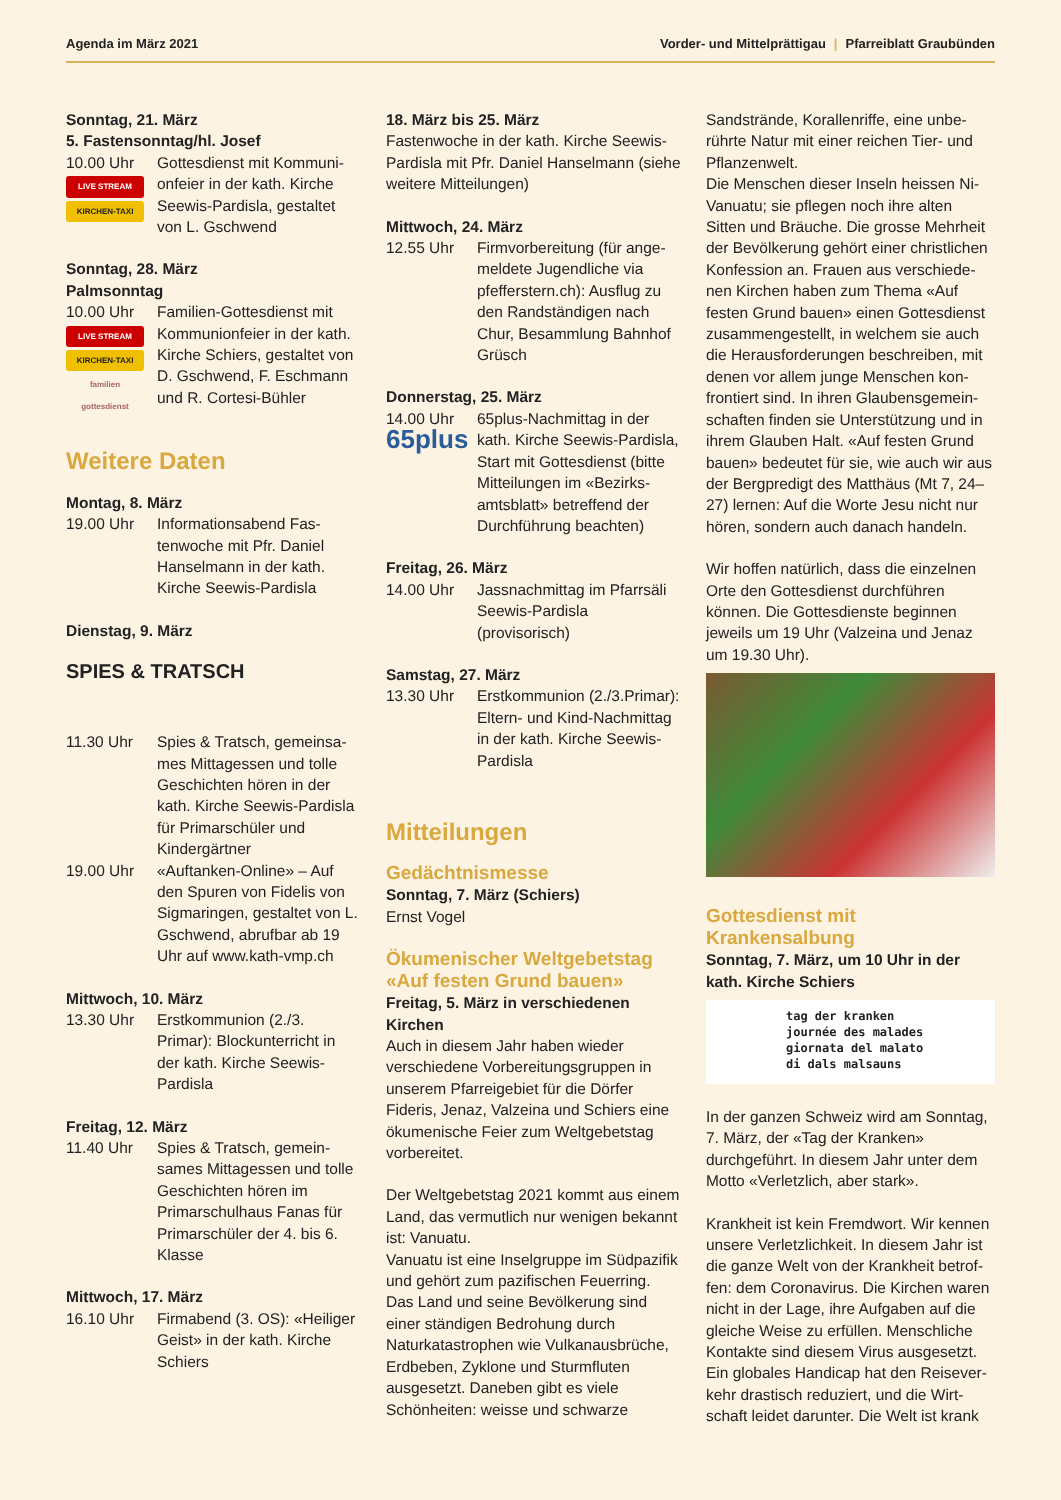Agenda im März 2021 Vorder- und Mittelprättigau | Pfarreiblatt Graubünden
Sonntag, 21. März
5. Fastensonntag/hl. Josef
10.00 Uhr
LIVE STREAM
KIRCHEN-TAXI
Gottesdienst mit Kommuni­onfeier in der kath. Kirche Seewis-Pardisla, gestaltet von L. Gschwend
Sonntag, 28. März
Palmsonntag
10.00 Uhr
LIVE STREAM
KIRCHEN-TAXI
familien gottesdienst
Familien-Gottesdienst mit Kommunionfeier in der kath. Kirche Schiers, gestaltet von D. Gschwend, F. Eschmann und R. Cortesi-Bühler
Weitere Daten
Montag, 8. März
19.00 Uhr Informationsabend Fas­tenwoche mit Pfr. Daniel Hanselmann in der kath. Kirche Seewis-Pardisla
Dienstag, 9. März
SPIES & TRATSCH
11.30 Uhr Spies & Tratsch, gemeinsa­mes Mittagessen und tolle Geschichten hören in der kath. Kirche Seewis-Pardisla für Primarschüler und Kindergärtner
19.00 Uhr «Auftanken-Online» – Auf den Spuren von Fidelis von Sigmaringen, gestaltet von L. Gschwend, abrufbar ab 19 Uhr auf www.kath-vmp.ch
Mittwoch, 10. März
13.30 Uhr Erstkommunion (2./3. Primar): Blockunter­richt in der kath. Kirche Seewis-Pardisla
Freitag, 12. März
11.40 Uhr Spies & Tratsch, gemein­sames Mittagessen und tolle Geschichten hören im Primarschulhaus Fanas für Primarschüler der 4. bis 6. Klasse
Mittwoch, 17. März
16.10 Uhr Firmabend (3. OS): «Hei­liger Geist» in der kath. Kirche Schiers
18. März bis 25. März
Fastenwoche in der kath. Kirche Seewis-Pardisla mit Pfr. Daniel Hansel­mann (siehe weitere Mitteilungen)
Mittwoch, 24. März
12.55 Uhr Firmvorbereitung (für ange­meldete Jugendliche via pfefferstern.ch): Ausflug zu den Randständigen nach Chur, Besammlung Bahnhof Grüsch
Donnerstag, 25. März
14.00 Uhr
65plus
65plus-Nachmittag in der kath. Kirche Seewis-Pardisla, Start mit Gottesdienst (bitte Mitteilungen im «Bezirks­amtsblatt» betreffend der Durchführung beachten)
Freitag, 26. März
14.00 Uhr Jassnachmittag im Pfarr­säli Seewis-Pardisla (provisorisch)
Samstag, 27. März
13.30 Uhr Erstkommunion (2./3.Primar): Eltern- und Kind-Nachmittag in der kath. Kirche Seewis-Pardisla
Mitteilungen
Gedächtnismesse
Sonntag, 7. März (Schiers)
Ernst Vogel
Ökumenischer Weltgebetstag «Auf festen Grund bauen»
Freitag, 5. März in verschiedenen Kirchen
Auch in diesem Jahr haben wieder verschiedene Vorbereitungsgruppen in unserem Pfarreigebiet für die Dörfer Fideris, Jenaz, Valzeina und Schiers eine ökumenische Feier zum Weltgebetstag vorbereitet.
Der Weltgebetstag 2021 kommt aus einem Land, das vermutlich nur wenigen bekannt ist: Vanuatu.
Vanuatu ist eine Inselgruppe im Süd­pazifik und gehört zum pazifischen Feuerring. Das Land und seine Bevöl­kerung sind einer ständigen Bedrohung durch Naturkatastrophen wie Vulkan­ausbrüche, Erdbeben, Zyklone und Sturmfluten ausgesetzt. Daneben gibt es viele Schönheiten: weisse und schwarze
Sandstrände, Korallenriffe, eine unbe­rührte Natur mit einer reichen Tier- und Pflanzenwelt.
Die Menschen dieser Inseln heissen Ni-Vanuatu; sie pflegen noch ihre alten Sitten und Bräuche. Die grosse Mehrheit der Bevölkerung gehört einer christlichen Konfession an. Frauen aus verschiede­nen Kirchen haben zum Thema «Auf festen Grund bauen» einen Gottesdienst zusammengestellt, in welchem sie auch die Herausforderungen beschreiben, mit denen vor allem junge Menschen kon­frontiert sind. In ihren Glaubensgemein­schaften finden sie Unterstützung und in ihrem Glauben Halt. «Auf festen Grund bauen» bedeutet für sie, wie auch wir aus der Bergpredigt des Matthäus (Mt 7, 24–27) lernen: Auf die Worte Jesu nicht nur hören, sondern auch danach handeln.
Wir hoffen natürlich, dass die einzel­nen Orte den Gottesdienst durchführen können. Die Gottesdienste beginnen jeweils um 19 Uhr (Valzeina und Jenaz um 19.30 Uhr).
Gottesdienst mit Krankensalbung
Sonntag, 7. März, um 10 Uhr in der kath. Kirche Schiers
tag der kranken
journée des malades
giornata del malato
di dals malsauns
In der ganzen Schweiz wird am Sonntag, 7. März, der «Tag der Kranken» durchgeführt. In diesem Jahr unter dem Motto «Verletzlich, aber stark».
Krankheit ist kein Fremdwort. Wir kennen unsere Verletzlichkeit. In diesem Jahr ist die ganze Welt von der Krankheit betrof­fen: dem Coronavirus. Die Kirchen waren nicht in der Lage, ihre Aufgaben auf die gleiche Weise zu erfüllen. Menschliche Kontakte sind diesem Virus ausgesetzt. Ein globales Handicap hat den Reisever­kehr drastisch reduziert, und die Wirt­schaft leidet darunter. Die Welt ist krank